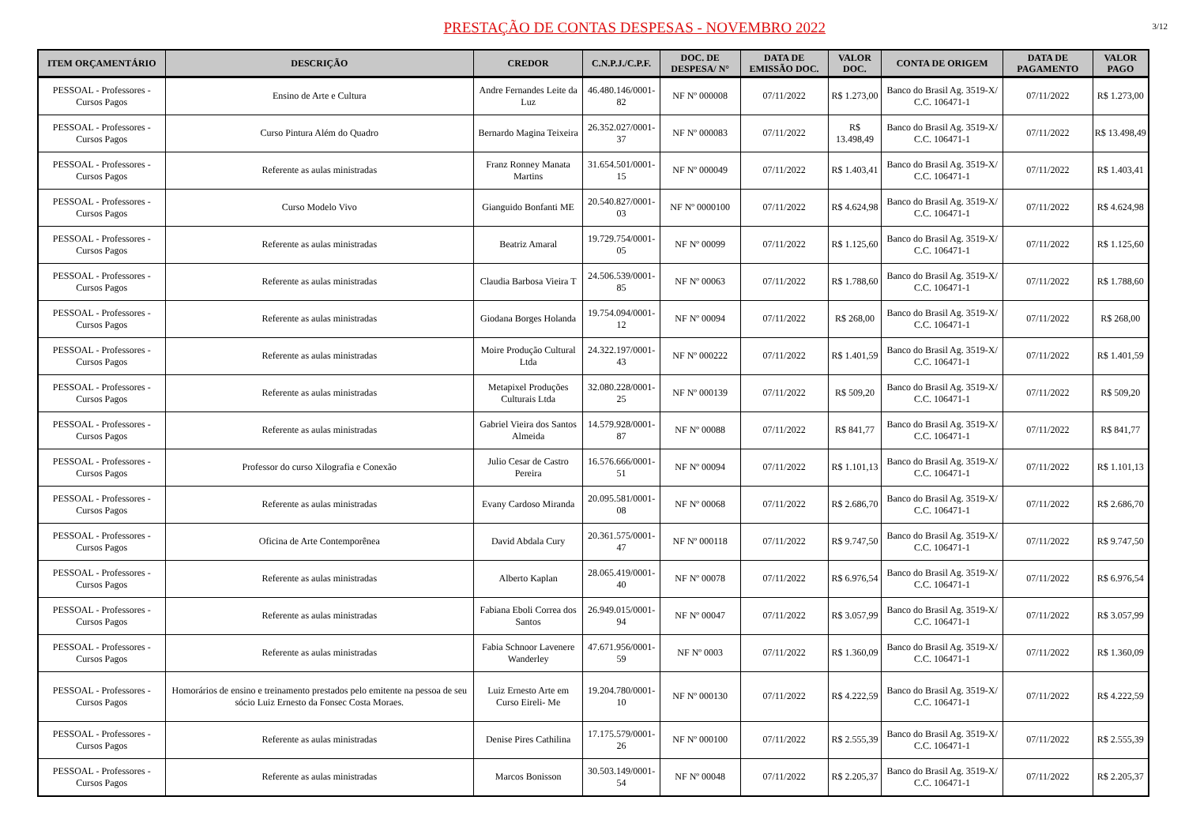PRESTAÇÃO DE CONTAS DESPESAS - NOVEMBRO 2022
3/12
| ITEM ORÇAMENTÁRIO | DESCRIÇÃO | CREDOR | C.N.P.J./C.P.F. | DOC. DE DESPESA/ N° | DATA DE EMISSÃO DOC. | VALOR DOC. | CONTA DE ORIGEM | DATA DE PAGAMENTO | VALOR PAGO |
| --- | --- | --- | --- | --- | --- | --- | --- | --- | --- |
| PESSOAL - Professores - Cursos Pagos | Ensino de Arte e Cultura | Andre Fernandes Leite da Luz | 46.480.146/0001-82 | NF Nº 000008 | 07/11/2022 | R$ 1.273,00 | Banco do Brasil Ag. 3519-X/ C.C. 106471-1 | 07/11/2022 | R$ 1.273,00 |
| PESSOAL - Professores - Cursos Pagos | Curso Pintura Além do Quadro | Bernardo Magina Teixeira | 26.352.027/0001-37 | NF Nº 000083 | 07/11/2022 | R$ 13.498,49 | Banco do Brasil Ag. 3519-X/ C.C. 106471-1 | 07/11/2022 | R$ 13.498,49 |
| PESSOAL - Professores - Cursos Pagos | Referente as aulas ministradas | Franz Ronney Manata Martins | 31.654.501/0001-15 | NF Nº 000049 | 07/11/2022 | R$ 1.403,41 | Banco do Brasil Ag. 3519-X/ C.C. 106471-1 | 07/11/2022 | R$ 1.403,41 |
| PESSOAL - Professores - Cursos Pagos | Curso Modelo Vivo | Gianguido Bonfanti ME | 20.540.827/0001-03 | NF Nº 0000100 | 07/11/2022 | R$ 4.624,98 | Banco do Brasil Ag. 3519-X/ C.C. 106471-1 | 07/11/2022 | R$ 4.624,98 |
| PESSOAL - Professores - Cursos Pagos | Referente as aulas ministradas | Beatriz Amaral | 19.729.754/0001-05 | NF Nº 00099 | 07/11/2022 | R$ 1.125,60 | Banco do Brasil Ag. 3519-X/ C.C. 106471-1 | 07/11/2022 | R$ 1.125,60 |
| PESSOAL - Professores - Cursos Pagos | Referente as aulas ministradas | Claudia Barbosa Vieira T | 24.506.539/0001-85 | NF Nº 00063 | 07/11/2022 | R$ 1.788,60 | Banco do Brasil Ag. 3519-X/ C.C. 106471-1 | 07/11/2022 | R$ 1.788,60 |
| PESSOAL - Professores - Cursos Pagos | Referente as aulas ministradas | Giodana Borges Holanda | 19.754.094/0001-12 | NF Nº 00094 | 07/11/2022 | R$ 268,00 | Banco do Brasil Ag. 3519-X/ C.C. 106471-1 | 07/11/2022 | R$ 268,00 |
| PESSOAL - Professores - Cursos Pagos | Referente as aulas ministradas | Moire Produção Cultural Ltda | 24.322.197/0001-43 | NF Nº 000222 | 07/11/2022 | R$ 1.401,59 | Banco do Brasil Ag. 3519-X/ C.C. 106471-1 | 07/11/2022 | R$ 1.401,59 |
| PESSOAL - Professores - Cursos Pagos | Referente as aulas ministradas | Metapixel Produções Culturais Ltda | 32.080.228/0001-25 | NF Nº 000139 | 07/11/2022 | R$ 509,20 | Banco do Brasil Ag. 3519-X/ C.C. 106471-1 | 07/11/2022 | R$ 509,20 |
| PESSOAL - Professores - Cursos Pagos | Referente as aulas ministradas | Gabriel Vieira dos Santos Almeida | 14.579.928/0001-87 | NF Nº 00088 | 07/11/2022 | R$ 841,77 | Banco do Brasil Ag. 3519-X/ C.C. 106471-1 | 07/11/2022 | R$ 841,77 |
| PESSOAL - Professores - Cursos Pagos | Professor do curso Xilografia e Conexão | Julio Cesar de Castro Pereira | 16.576.666/0001-51 | NF Nº 00094 | 07/11/2022 | R$ 1.101,13 | Banco do Brasil Ag. 3519-X/ C.C. 106471-1 | 07/11/2022 | R$ 1.101,13 |
| PESSOAL - Professores - Cursos Pagos | Referente as aulas ministradas | Evany Cardoso Miranda | 20.095.581/0001-08 | NF Nº 00068 | 07/11/2022 | R$ 2.686,70 | Banco do Brasil Ag. 3519-X/ C.C. 106471-1 | 07/11/2022 | R$ 2.686,70 |
| PESSOAL - Professores - Cursos Pagos | Oficina de Arte Contemporênea | David Abdala Cury | 20.361.575/0001-47 | NF Nº 000118 | 07/11/2022 | R$ 9.747,50 | Banco do Brasil Ag. 3519-X/ C.C. 106471-1 | 07/11/2022 | R$ 9.747,50 |
| PESSOAL - Professores - Cursos Pagos | Referente as aulas ministradas | Alberto Kaplan | 28.065.419/0001-40 | NF Nº 00078 | 07/11/2022 | R$ 6.976,54 | Banco do Brasil Ag. 3519-X/ C.C. 106471-1 | 07/11/2022 | R$ 6.976,54 |
| PESSOAL - Professores - Cursos Pagos | Referente as aulas ministradas | Fabiana Eboli Correa dos Santos | 26.949.015/0001-94 | NF Nº 00047 | 07/11/2022 | R$ 3.057,99 | Banco do Brasil Ag. 3519-X/ C.C. 106471-1 | 07/11/2022 | R$ 3.057,99 |
| PESSOAL - Professores - Cursos Pagos | Referente as aulas ministradas | Fabia Schnoor Lavenere Wanderley | 47.671.956/0001-59 | NF Nº 0003 | 07/11/2022 | R$ 1.360,09 | Banco do Brasil Ag. 3519-X/ C.C. 106471-1 | 07/11/2022 | R$ 1.360,09 |
| PESSOAL - Professores - Cursos Pagos | Homorários de ensino e treinamento prestados pelo emitente na pessoa de seu sócio Luiz Ernesto da Fonsec Costa Moraes. | Luiz Ernesto Arte em Curso Eireli- Me | 19.204.780/0001-10 | NF Nº 000130 | 07/11/2022 | R$ 4.222,59 | Banco do Brasil Ag. 3519-X/ C.C. 106471-1 | 07/11/2022 | R$ 4.222,59 |
| PESSOAL - Professores - Cursos Pagos | Referente as aulas ministradas | Denise Pires Cathilina | 17.175.579/0001-26 | NF Nº 000100 | 07/11/2022 | R$ 2.555,39 | Banco do Brasil Ag. 3519-X/ C.C. 106471-1 | 07/11/2022 | R$ 2.555,39 |
| PESSOAL - Professores - Cursos Pagos | Referente as aulas ministradas | Marcos Bonisson | 30.503.149/0001-54 | NF Nº 00048 | 07/11/2022 | R$ 2.205,37 | Banco do Brasil Ag. 3519-X/ C.C. 106471-1 | 07/11/2022 | R$ 2.205,37 |